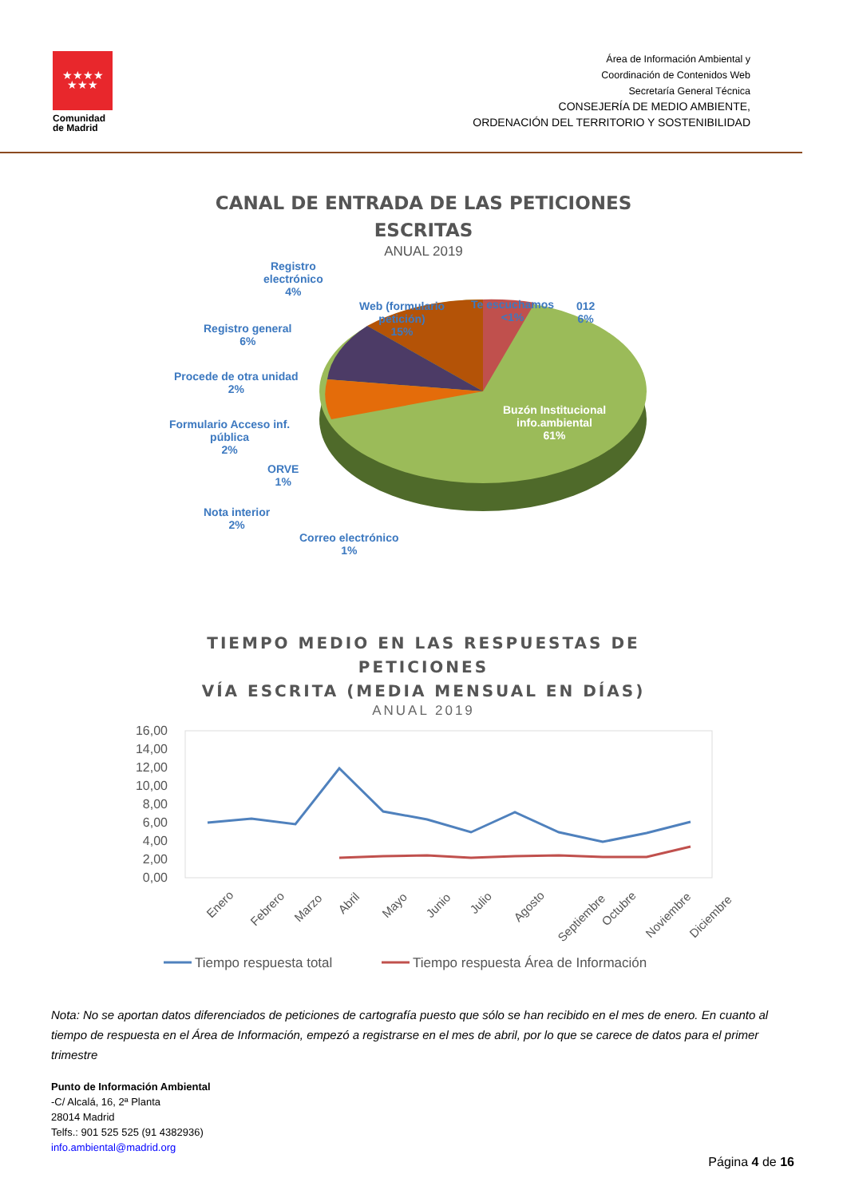★★★★
★★★
Comunidad
de Madrid
Área de Información Ambiental y
Coordinación de Contenidos Web
Secretaría General Técnica
CONSEJERÍA DE MEDIO AMBIENTE,
ORDENACIÓN DEL TERRITORIO Y SOSTENIBILIDAD
CANAL DE ENTRADA DE LAS PETICIONES
ESCRITAS
ANUAL 2019
Registro
electrónico
4%
Web (formulario
petición)
15%
Te escuchamos
<1%
012
6%
Registro general
6%
Procede de otra unidad
2%
Formulario Acceso inf.
pública
2%
ORVE
1%
Nota interior
2%
Correo electrónico
1%
Buzón Institucional
info.ambiental
61%
TIEMPO MEDIO EN LAS RESPUESTAS DE
PETICIONES
VÍA ESCRITA (MEDIA MENSUAL EN DÍAS)
ANUAL 2019
16,00
14,00
12,00
10,00
8,00
6,00
4,00
2,00
0,00
Enero
Febrero
Marzo
Abril
Mayo
Junio
Julio
Agosto
Septiembre
Octubre
Noviembre
Diciembre
Tiempo respuesta total
Tiempo respuesta Área de Información
Nota: No se aportan datos diferenciados de peticiones de cartografía puesto que sólo se han recibido en el mes de enero. En cuanto al tiempo de respuesta en el Área de Información, empezó a registrarse en el mes de abril, por lo que se carece de datos para el primer trimestre
Punto de Información Ambiental
-C/ Alcalá, 16, 2ª Planta
28014 Madrid
Telfs.: 901 525 525 (91 4382936)
info.ambiental@madrid.org
Página 4 de 16